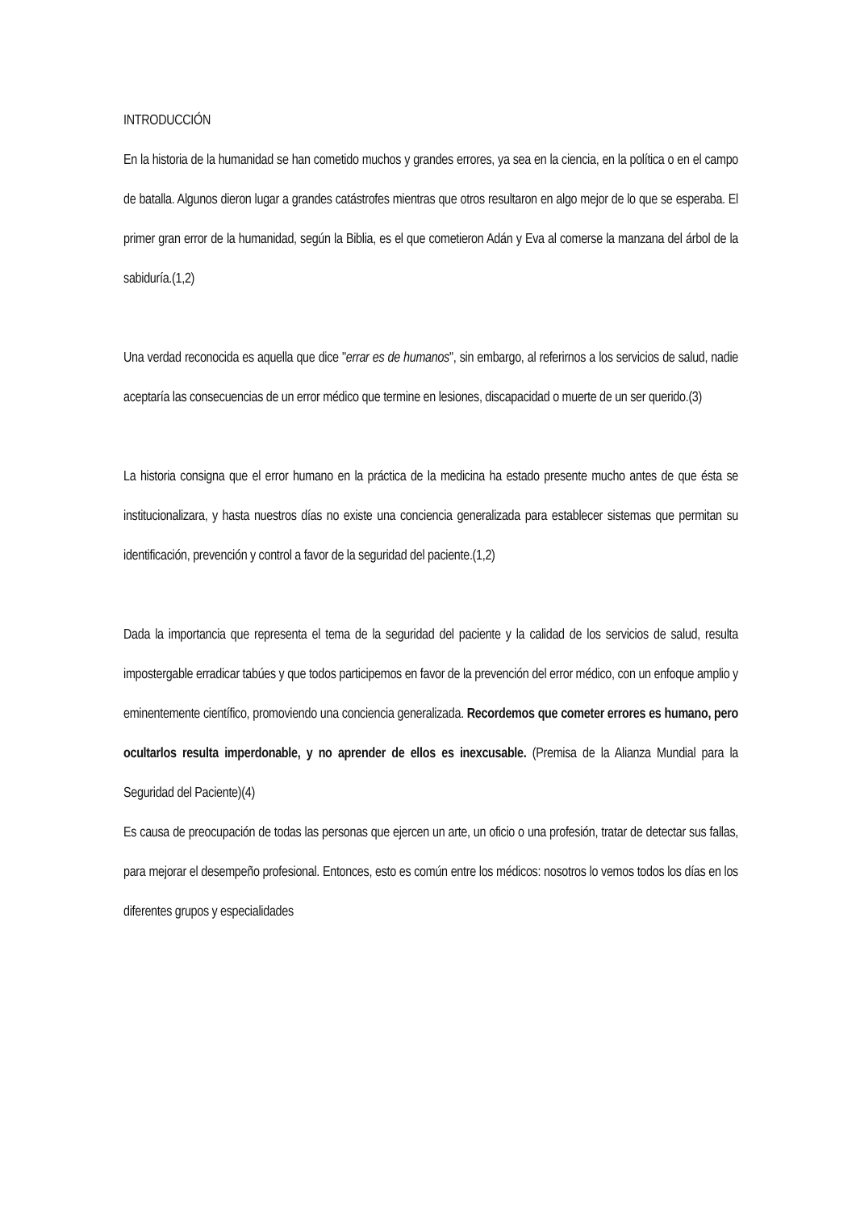INTRODUCCIÓN
En la historia de la humanidad se han cometido muchos y grandes errores, ya sea en la ciencia, en la política o en el campo de batalla. Algunos dieron lugar a grandes catástrofes mientras que otros resultaron en algo mejor de lo que se esperaba. El primer gran error de la humanidad, según la Biblia, es el que cometieron Adán y Eva al comerse la manzana del árbol de la sabiduría.(1,2)
Una verdad reconocida es aquella que dice "errar es de humanos", sin embargo, al referirnos a los servicios de salud, nadie aceptaría las consecuencias de un error médico que termine en lesiones, discapacidad o muerte de un ser querido.(3)
La historia consigna que el error humano en la práctica de la medicina ha estado presente mucho antes de que ésta se institucionalizara, y hasta nuestros días no existe una conciencia generalizada para establecer sistemas que permitan su identificación, prevención y control a favor de la seguridad del paciente.(1,2)
Dada la importancia que representa el tema de la seguridad del paciente y la calidad de los servicios de salud, resulta impostergable erradicar tabúes y que todos participemos en favor de la prevención del error médico, con un enfoque amplio y eminentemente científico, promoviendo una conciencia generalizada. Recordemos que cometer errores es humano, pero ocultarlos resulta imperdonable, y no aprender de ellos es inexcusable. (Premisa de la Alianza Mundial para la Seguridad del Paciente)(4)
Es causa de preocupación de todas las personas que ejercen un arte, un oficio o una profesión, tratar de detectar sus fallas, para mejorar el desempeño profesional. Entonces, esto es común entre los médicos: nosotros lo vemos todos los días en los diferentes grupos y especialidades